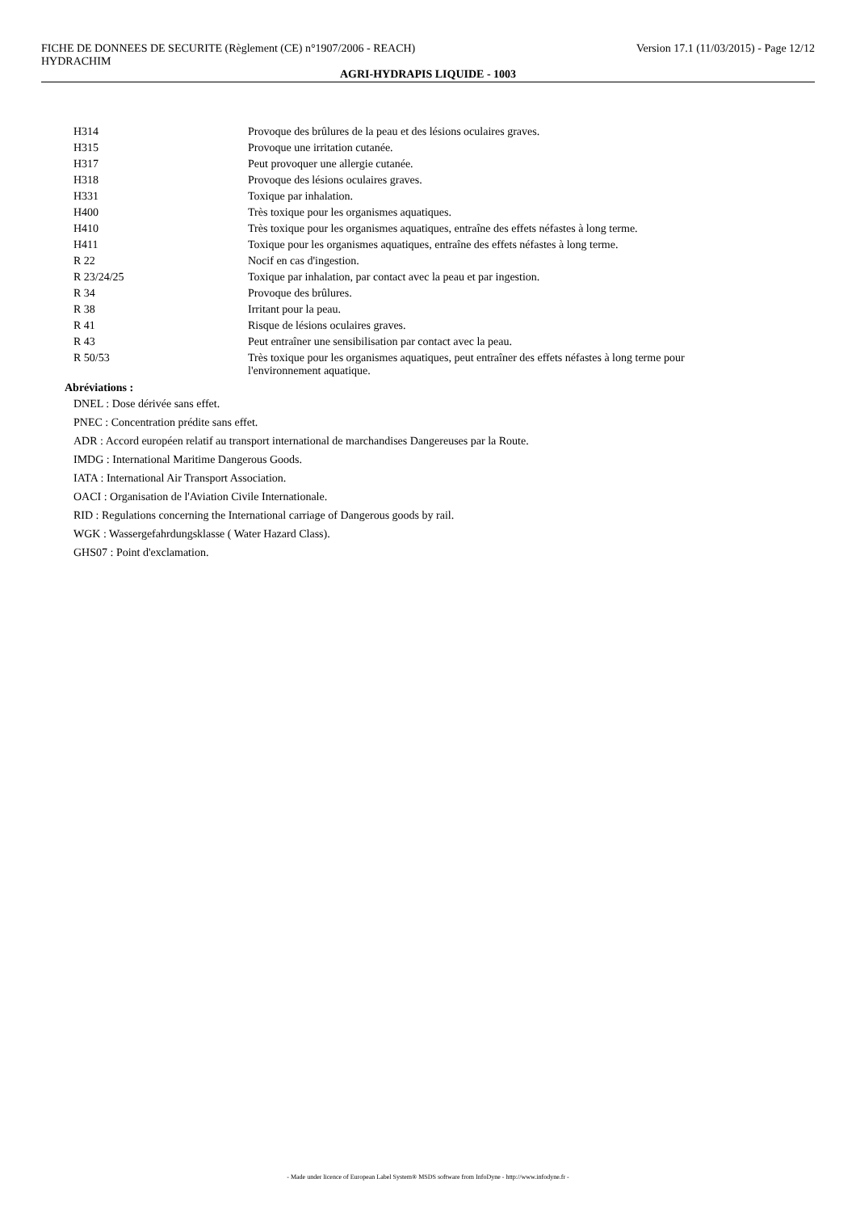FICHE DE DONNEES DE SECURITE (Règlement (CE) n°1907/2006 - REACH) Version 17.1 (11/03/2015) - Page 12/12
HYDRACHIM
AGRI-HYDRAPIS LIQUIDE - 1003
| H314 | Provoque des brûlures de la peau et des lésions oculaires graves. |
| H315 | Provoque une irritation cutanée. |
| H317 | Peut provoquer une allergie cutanée. |
| H318 | Provoque des lésions oculaires graves. |
| H331 | Toxique par inhalation. |
| H400 | Très toxique pour les organismes aquatiques. |
| H410 | Très toxique pour les organismes aquatiques, entraîne des effets néfastes à long terme. |
| H411 | Toxique pour les organismes aquatiques, entraîne des effets néfastes à long terme. |
| R 22 | Nocif en cas d'ingestion. |
| R 23/24/25 | Toxique par inhalation, par contact avec la peau et par ingestion. |
| R 34 | Provoque des brûlures. |
| R 38 | Irritant pour la peau. |
| R 41 | Risque de lésions oculaires graves. |
| R 43 | Peut entraîner une sensibilisation par contact avec la peau. |
| R 50/53 | Très toxique pour les organismes aquatiques, peut entraîner des effets néfastes à long terme pour l'environnement aquatique. |
Abréviations :
DNEL : Dose dérivée sans effet.
PNEC : Concentration prédite sans effet.
ADR : Accord européen relatif au transport international de marchandises Dangereuses par la Route.
IMDG : International Maritime Dangerous Goods.
IATA : International Air Transport Association.
OACI : Organisation de l'Aviation Civile Internationale.
RID : Regulations concerning the International carriage of Dangerous goods by rail.
WGK : Wassergefahrdungsklasse ( Water Hazard Class).
GHS07 : Point d'exclamation.
- Made under licence of European Label System® MSDS software from InfoDyne - http://www.infodyne.fr -